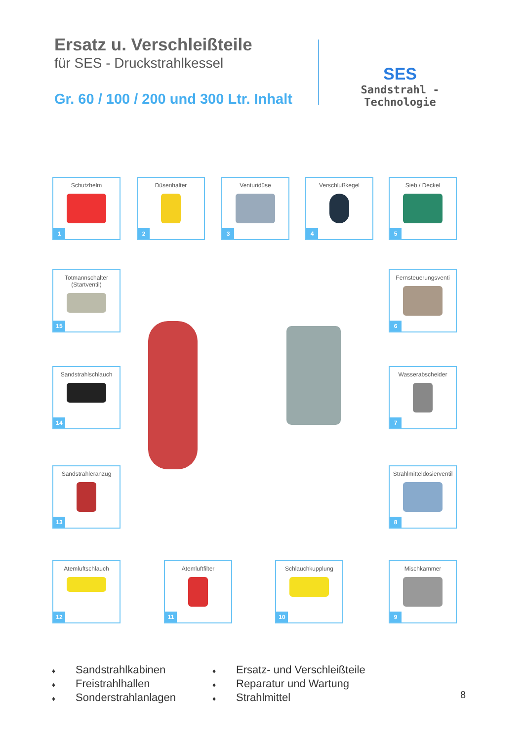Ersatz u. Verschleißteile
für SES - Druckstrahlkessel
Gr. 60 / 100 / 200 und 300 Ltr. Inhalt
SES
Sandstrahl - Technologie
Schutzhelm
1
Düsenhalter
2
Venturidüse
3
Verschlußkegel
4
Sieb / Deckel
5
Totmannschalter
(Startventil)
15
Fernsteuerungsventi
6
Sandstrahlschlauch
14
Wasserabscheider
7
Sandstrahleranzug
13
Strahlmitteldosierventil
8
Atemluftschlauch
12
Atemluftfilter
11
Schlauchkupplung
10
Mischkammer
9
♦ Sandstrahlkabinen
♦ Freistrahlhallen
♦ Sonderstrahlanlagen
♦ Ersatz- und Verschleißteile
♦ Reparatur und Wartung
♦ Strahlmittel
8